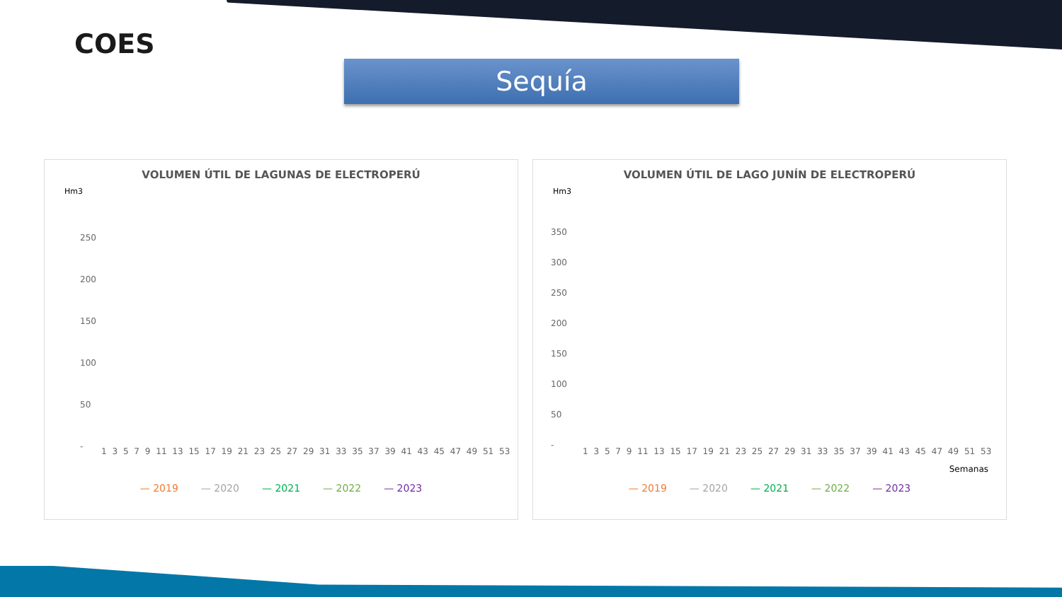COES
Sequía
VOLUMEN ÚTIL DE LAGUNAS DE ELECTROPERÚ
Hm3
250
200
150
100
50
-
1 3 5 7 9 11 13 15 17 19 21 23 25 27 29 31 33 35 37 39 41 43 45 47 49 51 53
— 2019 — 2020 — 2021 — 2022 — 2023
VOLUMEN ÚTIL DE LAGO JUNÍN DE ELECTROPERÚ
Hm3
350
300
250
200
150
100
50
-
1 3 5 7 9 11 13 15 17 19 21 23 25 27 29 31 33 35 37 39 41 43 45 47 49 51 53
Semanas
— 2019 — 2020 — 2021 — 2022 — 2023